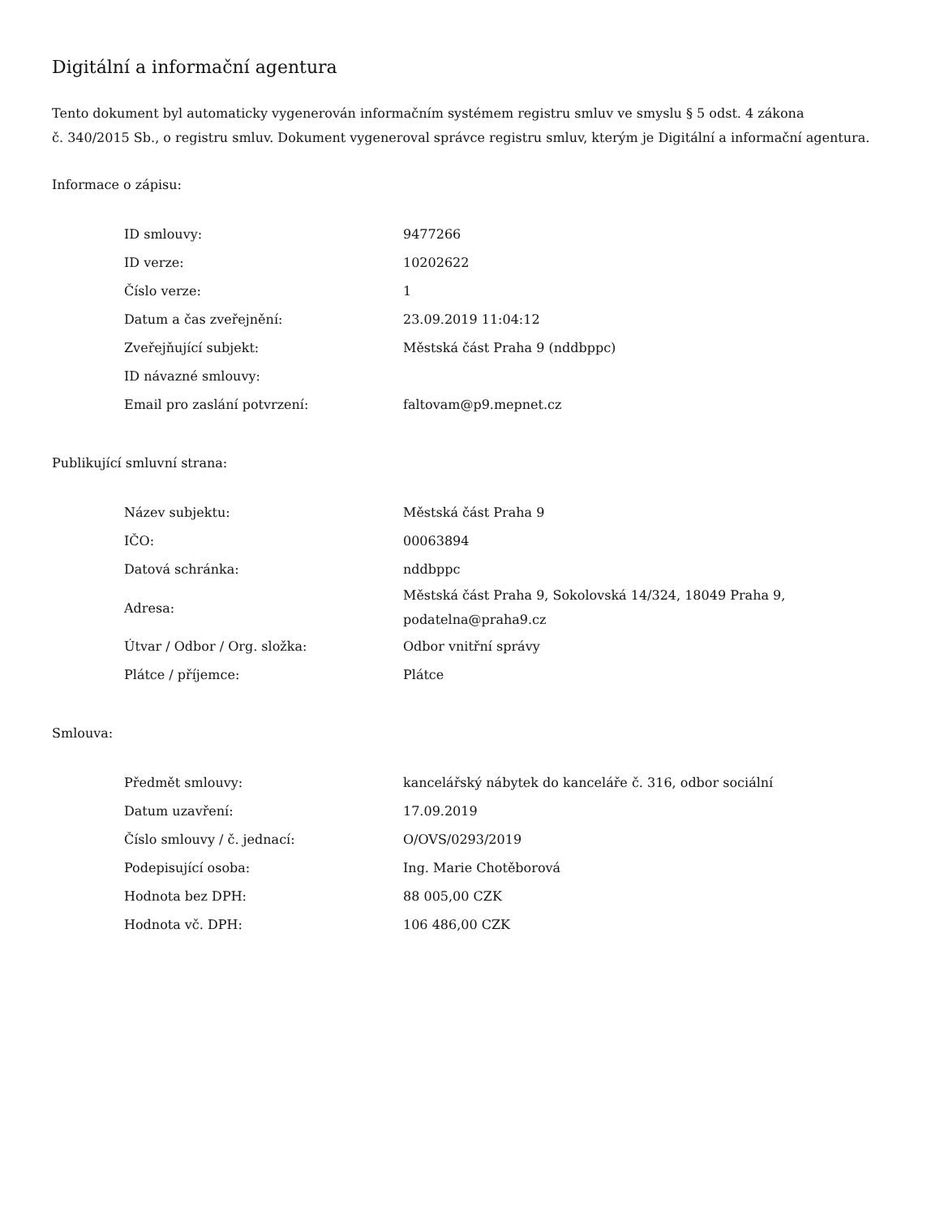Digitální a informační agentura
Tento dokument byl automaticky vygenerován informačním systémem registru smluv ve smyslu § 5 odst. 4 zákona
č. 340/2015 Sb., o registru smluv. Dokument vygeneroval správce registru smluv, kterým je Digitální a informační agentura.
Informace o zápisu:
| ID smlouvy: | 9477266 |
| ID verze: | 10202622 |
| Číslo verze: | 1 |
| Datum a čas zveřejnění: | 23.09.2019 11:04:12 |
| Zveřejňující subjekt: | Městská část Praha 9 (nddbppc) |
| ID návazné smlouvy: | |
| Email pro zaslání potvrzení: | faltovam@p9.mepnet.cz |
Publikující smluvní strana:
| Název subjektu: | Městská část Praha 9 |
| IČO: | 00063894 |
| Datová schránka: | nddbppc |
| Adresa: | Městská část Praha 9, Sokolovská 14/324, 18049 Praha 9, podatelna@praha9.cz |
| Útvar / Odbor / Org. složka: | Odbor vnitřní správy |
| Plátce / příjemce: | Plátce |
Smlouva:
| Předmět smlouvy: | kancelářský nábytek do kanceláře č. 316, odbor sociální |
| Datum uzavření: | 17.09.2019 |
| Číslo smlouvy / č. jednací: | O/OVS/0293/2019 |
| Podepisující osoba: | Ing. Marie Chotěborová |
| Hodnota bez DPH: | 88 005,00 CZK |
| Hodnota vč. DPH: | 106 486,00 CZK |